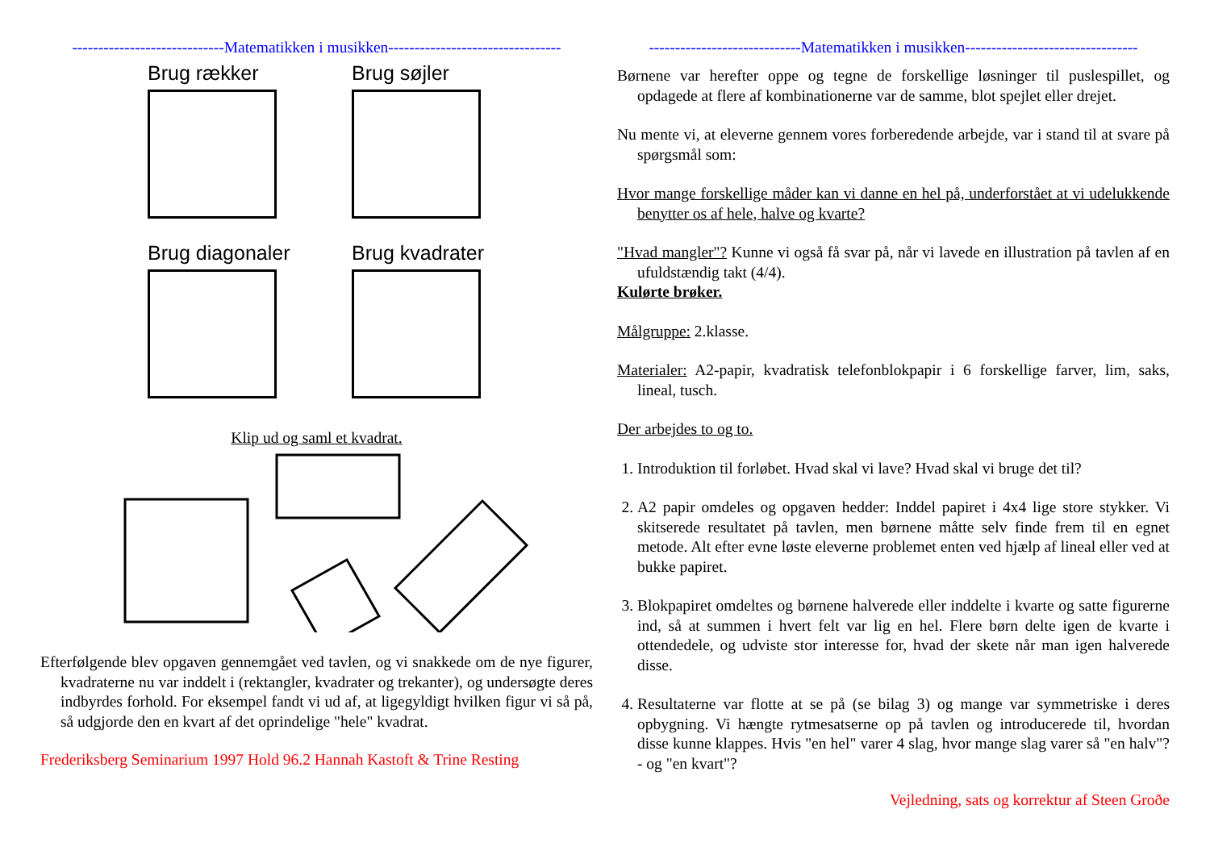-----------------------------Matematikken i musikken---------------------------------
Brug rækker
Brug søjler
Brug diagonaler
Brug kvadrater
Klip ud og saml et kvadrat.
Efterfølgende blev opgaven gennemgået ved tavlen, og vi snakkede om de nye figurer, kvadraterne nu var inddelt i (rektangler, kvadrater og trekanter), og undersøgte deres indbyrdes forhold. For eksempel fandt vi ud af, at ligegyldigt hvilken figur vi så på, så udgjorde den en kvart af det oprindelige "hele" kvadrat.
Frederiksberg Seminarium 1997 Hold 96.2 Hannah Kastoft & Trine Resting
-----------------------------Matematikken i musikken---------------------------------
Børnene var herefter oppe og tegne de forskellige løsninger til puslespillet, og opdagede at flere af kombinationerne var de samme, blot spejlet eller drejet.
Nu mente vi, at eleverne gennem vores forberedende arbejde, var i stand til at svare på spørgsmål som:
Hvor mange forskellige måder kan vi danne en hel på, underforstået at vi udelukkende benytter os af hele, halve og kvarte?
"Hvad mangler"? Kunne vi også få svar på, når vi lavede en illustration på tavlen af en ufuldstændig takt (4/4).
Kulørte brøker.
Målgruppe: 2.klasse.
Materialer: A2-papir, kvadratisk telefonblokpapir i 6 forskellige farver, lim, saks, lineal, tusch.
Der arbejdes to og to.
1. Introduktion til forløbet. Hvad skal vi lave? Hvad skal vi bruge det til?
2. A2 papir omdeles og opgaven hedder: Inddel papiret i 4x4 lige store stykker. Vi skitserede resultatet på tavlen, men børnene måtte selv finde frem til en egnet metode. Alt efter evne løste eleverne problemet enten ved hjælp af lineal eller ved at bukke papiret.
3. Blokpapiret omdeltes og børnene halverede eller inddelte i kvarte og satte figurerne ind, så at summen i hvert felt var lig en hel. Flere børn delte igen de kvarte i ottendedele, og udviste stor interesse for, hvad der skete når man igen halverede disse.
4. Resultaterne var flotte at se på (se bilag 3) og mange var symmetriske i deres opbygning. Vi hængte rytmesatserne op på tavlen og introducerede til, hvordan disse kunne klappes. Hvis "en hel" varer 4 slag, hvor mange slag varer så "en halv"? - og "en kvart"?
Vejledning, sats og korrektur af Steen Groðe